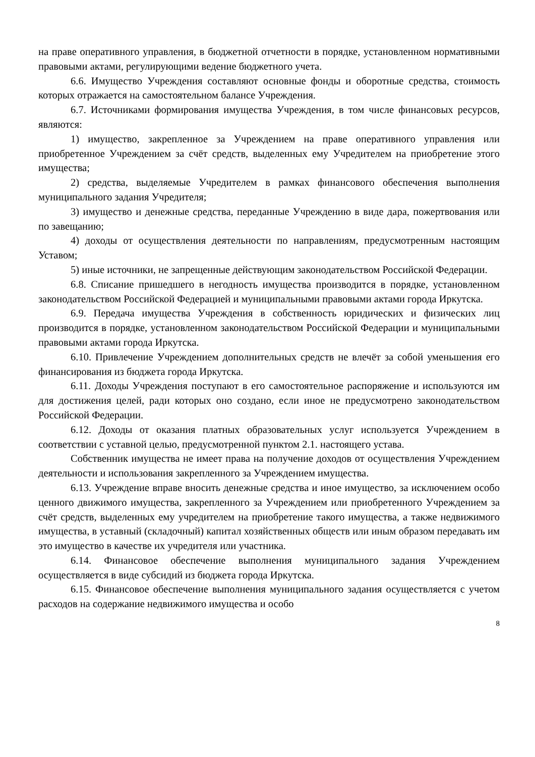на праве оперативного управления, в бюджетной отчетности в порядке, установленном нормативными правовыми актами, регулирующими ведение бюджетного учета.
6.6. Имущество Учреждения составляют основные фонды и оборотные средства, стоимость которых отражается на самостоятельном балансе Учреждения.
6.7. Источниками формирования имущества Учреждения, в том числе финансовых ресурсов, являются:
1) имущество, закрепленное за Учреждением на праве оперативного управления или приобретенное Учреждением за счёт средств, выделенных ему Учредителем на приобретение этого имущества;
2) средства, выделяемые Учредителем в рамках финансового обеспечения выполнения муниципального задания Учредителя;
3) имущество и денежные средства, переданные Учреждению в виде дара, пожертвования или по завещанию;
4) доходы от осуществления деятельности по направлениям, предусмотренным настоящим Уставом;
5) иные источники, не запрещенные действующим законодательством Российской Федерации.
6.8. Списание пришедшего в негодность имущества производится в порядке, установленном законодательством Российской Федерацией и муниципальными правовыми актами города Иркутска.
6.9. Передача имущества Учреждения в собственность юридических и физических лиц производится в порядке, установленном законодательством Российской Федерации и муниципальными правовыми актами города Иркутска.
6.10. Привлечение Учреждением дополнительных средств не влечёт за собой уменьшения его финансирования из бюджета города Иркутска.
6.11. Доходы Учреждения поступают в его самостоятельное распоряжение и используются им для достижения целей, ради которых оно создано, если иное не предусмотрено законодательством Российской Федерации.
6.12. Доходы от оказания платных образовательных услуг используется Учреждением в соответствии с уставной целью, предусмотренной пунктом 2.1. настоящего устава.
Собственник имущества не имеет права на получение доходов от осуществления Учреждением деятельности и использования закрепленного за Учреждением имущества.
6.13. Учреждение вправе вносить денежные средства и иное имущество, за исключением особо ценного движимого имущества, закрепленного за Учреждением или приобретенного Учреждением за счёт средств, выделенных ему учредителем на приобретение такого имущества, а также недвижимого имущества, в уставный (складочный) капитал хозяйственных обществ или иным образом передавать им это имущество в качестве их учредителя или участника.
6.14. Финансовое обеспечение выполнения муниципального задания Учреждением осуществляется в виде субсидий из бюджета города Иркутска.
6.15. Финансовое обеспечение выполнения муниципального задания осуществляется с учетом расходов на содержание недвижимого имущества и особо
8